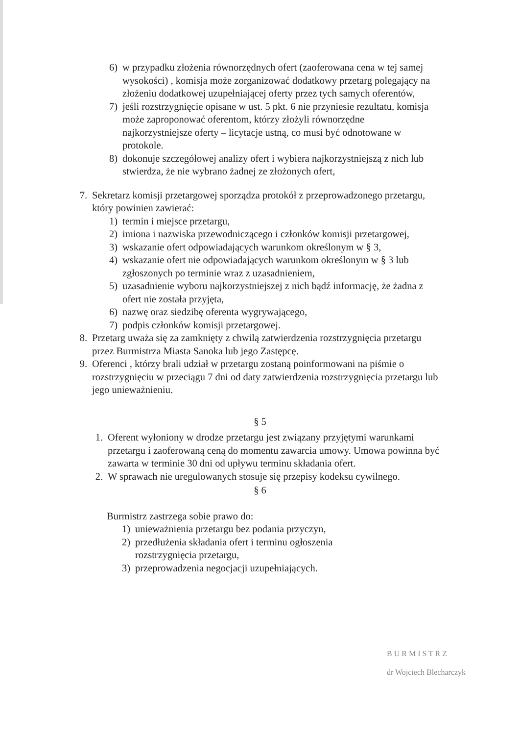6) w przypadku złożenia równorzędnych ofert (zaoferowana cena w tej samej wysokości) , komisja może zorganizować dodatkowy przetarg polegający na złożeniu dodatkowej uzupełniającej oferty przez tych samych oferentów,
7) jeśli rozstrzygnięcie opisane w ust. 5 pkt. 6 nie przyniesie rezultatu, komisja może zaproponować oferentom, którzy złożyli równorzędne najkorzystniejsze oferty – licytacje ustną, co musi być odnotowane w protokole.
8) dokonuje szczegółowej analizy ofert i wybiera najkorzystniejszą z nich lub stwierdza, że nie wybrano żadnej ze złożonych ofert,
7. Sekretarz komisji przetargowej sporządza protokół z przeprowadzonego przetargu, który powinien zawierać:
1) termin i miejsce przetargu,
2) imiona i nazwiska przewodniczącego i członków komisji przetargowej,
3) wskazanie ofert odpowiadających warunkom określonym w § 3,
4) wskazanie ofert nie odpowiadających warunkom określonym w § 3 lub zgłoszonych po terminie wraz z uzasadnieniem,
5) uzasadnienie wyboru najkorzystniejszej z nich bądź informację, że żadna z ofert nie została przyjęta,
6) nazwę oraz siedzibę oferenta wygrywającego,
7) podpis członków komisji przetargowej.
8. Przetarg uważa się za zamknięty z chwilą zatwierdzenia rozstrzygnięcia przetargu przez Burmistrza Miasta Sanoka lub jego Zastępcę.
9. Oferenci , którzy brali udział w przetargu zostaną poinformowani na piśmie o rozstrzygnięciu w przeciągu 7 dni od daty zatwierdzenia rozstrzygnięcia przetargu lub jego unieważnieniu.
§ 5
1. Oferent wyłoniony w drodze przetargu jest związany przyjętymi warunkami przetargu i zaoferowaną ceną do momentu zawarcia umowy. Umowa powinna być zawarta w terminie 30 dni od upływu terminu składania ofert.
2. W sprawach nie uregulowanych stosuje się przepisy kodeksu cywilnego.
§ 6
Burmistrz zastrzega sobie prawo do:
1) unieważnienia przetargu bez podania przyczyn,
2) przedłużenia składania ofert i terminu ogłoszenia rozstrzygnięcia przetargu,
3) przeprowadzenia negocjacji uzupełniających.
B U R M I S T R Z
dr Wojciech Blecharczyk